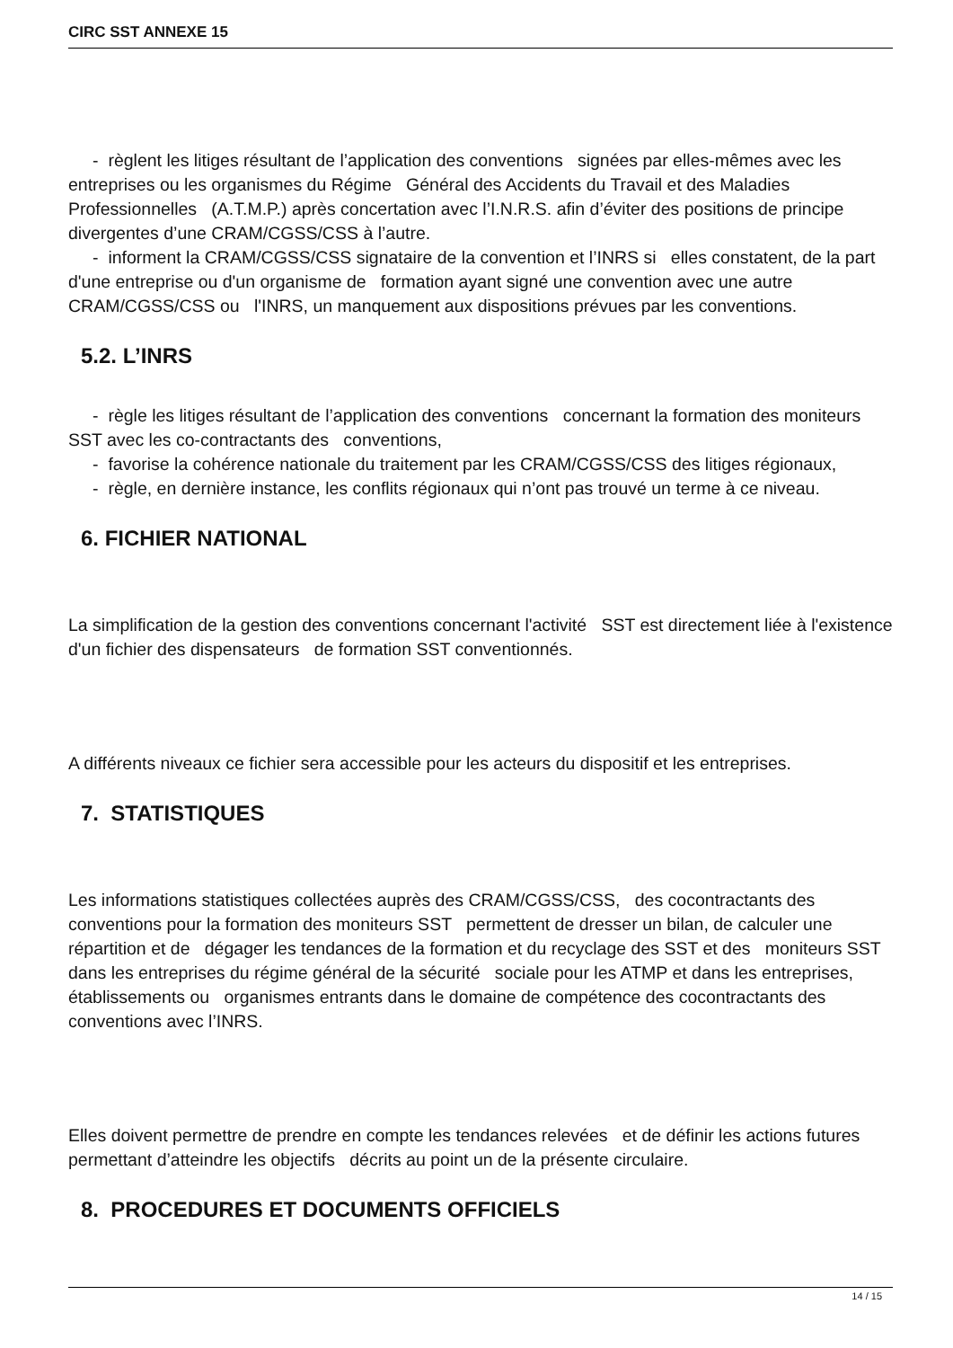CIRC SST ANNEXE 15
- règlent les litiges résultant de l’application des conventions signées par elles-mêmes avec les entreprises ou les organismes du Régime Général des Accidents du Travail et des Maladies Professionnelles (A.T.M.P.) après concertation avec l’I.N.R.S. afin d’éviter des positions de principe divergentes d’une CRAM/CGSS/CSS à l’autre.
- informent la CRAM/CGSS/CSS signataire de la convention et l’INRS si elles constatent, de la part d'une entreprise ou d'un organisme de formation ayant signé une convention avec une autre CRAM/CGSS/CSS ou l'INRS, un manquement aux dispositions prévues par les conventions.
5.2. L’INRS
- règle les litiges résultant de l’application des conventions concernant la formation des moniteurs SST avec les co-contractants des conventions,
- favorise la cohérence nationale du traitement par les CRAM/CGSS/CSS des litiges régionaux,
- règle, en dernière instance, les conflits régionaux qui n’ont pas trouvé un terme à ce niveau.
6. FICHIER NATIONAL
La simplification de la gestion des conventions concernant l'activité SST est directement liée à l'existence d'un fichier des dispensateurs de formation SST conventionnés.
A différents niveaux ce fichier sera accessible pour les acteurs du dispositif et les entreprises.
7. STATISTIQUES
Les informations statistiques collectées auprès des CRAM/CGSS/CSS, des cocontractants des conventions pour la formation des moniteurs SST permettent de dresser un bilan, de calculer une répartition et de dégager les tendances de la formation et du recyclage des SST et des moniteurs SST dans les entreprises du régime général de la sécurité sociale pour les ATMP et dans les entreprises, établissements ou organismes entrants dans le domaine de compétence des cocontractants des conventions avec l’INRS.
Elles doivent permettre de prendre en compte les tendances relevées et de définir les actions futures permettant d’atteindre les objectifs décrits au point un de la présente circulaire.
8. PROCEDURES ET DOCUMENTS OFFICIELS
14 / 15